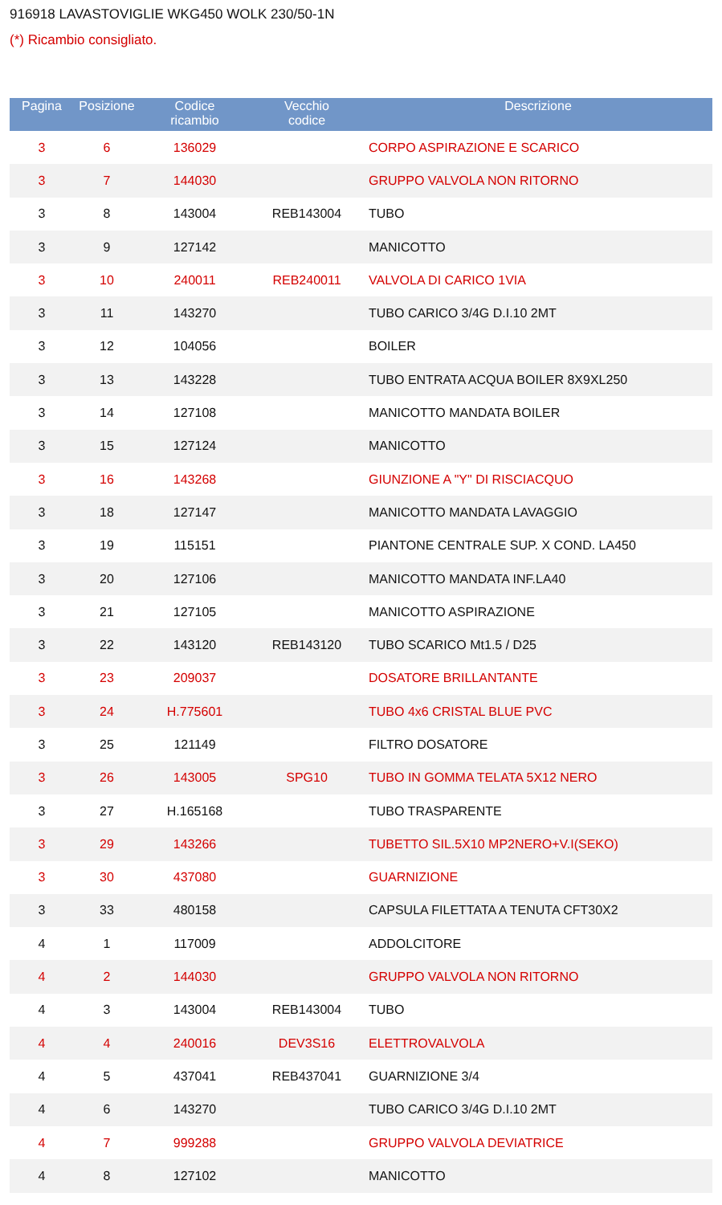916918 LAVASTOVIGLIE WKG450 WOLK 230/50-1N
(*) Ricambio consigliato.
| Pagina | Posizione | Codice ricambio | Vecchio codice | Descrizione |
| --- | --- | --- | --- | --- |
| 3 | 6 | 136029 | | CORPO ASPIRAZIONE E SCARICO |
| 3 | 7 | 144030 | | GRUPPO VALVOLA NON RITORNO |
| 3 | 8 | 143004 | REB143004 | TUBO |
| 3 | 9 | 127142 | | MANICOTTO |
| 3 | 10 | 240011 | REB240011 | VALVOLA DI CARICO 1VIA |
| 3 | 11 | 143270 | | TUBO CARICO 3/4G D.I.10 2MT |
| 3 | 12 | 104056 | | BOILER |
| 3 | 13 | 143228 | | TUBO ENTRATA ACQUA BOILER 8X9XL250 |
| 3 | 14 | 127108 | | MANICOTTO MANDATA BOILER |
| 3 | 15 | 127124 | | MANICOTTO |
| 3 | 16 | 143268 | | GIUNZIONE A "Y" DI RISCIACQUO |
| 3 | 18 | 127147 | | MANICOTTO MANDATA LAVAGGIO |
| 3 | 19 | 115151 | | PIANTONE CENTRALE SUP. X COND. LA450 |
| 3 | 20 | 127106 | | MANICOTTO MANDATA INF.LA40 |
| 3 | 21 | 127105 | | MANICOTTO ASPIRAZIONE |
| 3 | 22 | 143120 | REB143120 | TUBO SCARICO Mt1.5 / D25 |
| 3 | 23 | 209037 | | DOSATORE BRILLANTANTE |
| 3 | 24 | H.775601 | | TUBO 4x6 CRISTAL BLUE PVC |
| 3 | 25 | 121149 | | FILTRO DOSATORE |
| 3 | 26 | 143005 | SPG10 | TUBO IN GOMMA TELATA 5X12 NERO |
| 3 | 27 | H.165168 | | TUBO TRASPARENTE |
| 3 | 29 | 143266 | | TUBETTO SIL.5X10 MP2NERO+V.I(SEKO) |
| 3 | 30 | 437080 | | GUARNIZIONE |
| 3 | 33 | 480158 | | CAPSULA FILETTATA A TENUTA CFT30X2 |
| 4 | 1 | 117009 | | ADDOLCITORE |
| 4 | 2 | 144030 | | GRUPPO VALVOLA NON RITORNO |
| 4 | 3 | 143004 | REB143004 | TUBO |
| 4 | 4 | 240016 | DEV3S16 | ELETTROVALVOLA |
| 4 | 5 | 437041 | REB437041 | GUARNIZIONE 3/4 |
| 4 | 6 | 143270 | | TUBO CARICO 3/4G D.I.10 2MT |
| 4 | 7 | 999288 | | GRUPPO VALVOLA DEVIATRICE |
| 4 | 8 | 127102 | | MANICOTTO |